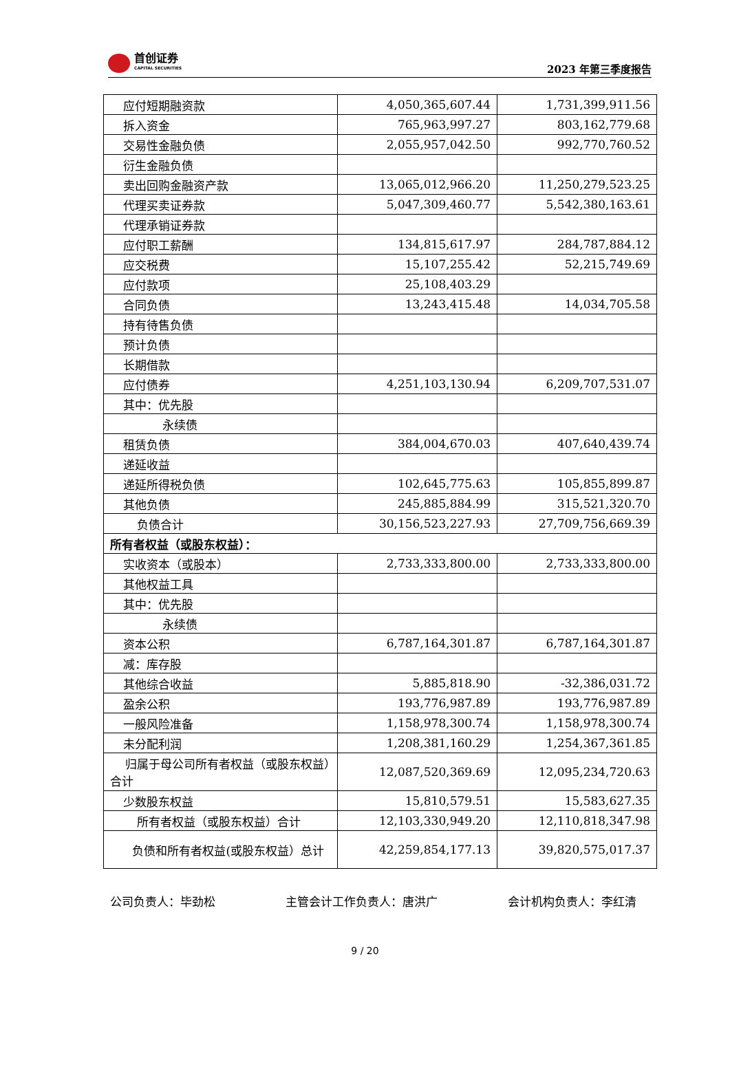首创证券
CAPITAL SECURITIES
2023 年第三季度报告
| 应付短期融资款 | 4,050,365,607.44 | 1,731,399,911.56 |
| 拆入资金 | 765,963,997.27 | 803,162,779.68 |
| 交易性金融负债 | 2,055,957,042.50 | 992,770,760.52 |
| 衍生金融负债 | | |
| 卖出回购金融资产款 | 13,065,012,966.20 | 11,250,279,523.25 |
| 代理买卖证券款 | 5,047,309,460.77 | 5,542,380,163.61 |
| 代理承销证券款 | | |
| 应付职工薪酬 | 134,815,617.97 | 284,787,884.12 |
| 应交税费 | 15,107,255.42 | 52,215,749.69 |
| 应付款项 | 25,108,403.29 | |
| 合同负债 | 13,243,415.48 | 14,034,705.58 |
| 持有待售负债 | | |
| 预计负债 | | |
| 长期借款 | | |
| 应付债券 | 4,251,103,130.94 | 6,209,707,531.07 |
| 其中：优先股 | | |
| 永续债 | | |
| 租赁负债 | 384,004,670.03 | 407,640,439.74 |
| 递延收益 | | |
| 递延所得税负债 | 102,645,775.63 | 105,855,899.87 |
| 其他负债 | 245,885,884.99 | 315,521,320.70 |
| 负债合计 | 30,156,523,227.93 | 27,709,756,669.39 |
| 所有者权益（或股东权益）： | | |
| 实收资本（或股本） | 2,733,333,800.00 | 2,733,333,800.00 |
| 其他权益工具 | | |
| 其中：优先股 | | |
| 永续债 | | |
| 资本公积 | 6,787,164,301.87 | 6,787,164,301.87 |
| 减：库存股 | | |
| 其他综合收益 | 5,885,818.90 | -32,386,031.72 |
| 盈余公积 | 193,776,987.89 | 193,776,987.89 |
| 一般风险准备 | 1,158,978,300.74 | 1,158,978,300.74 |
| 未分配利润 | 1,208,381,160.29 | 1,254,367,361.85 |
| 归属于母公司所有者权益（或股东权益）合计 | 12,087,520,369.69 | 12,095,234,720.63 |
| 少数股东权益 | 15,810,579.51 | 15,583,627.35 |
| 所有者权益（或股东权益）合计 | 12,103,330,949.20 | 12,110,818,347.98 |
| 负债和所有者权益(或股东权益）总计 | 42,259,854,177.13 | 39,820,575,017.37 |
公司负责人：毕劲松 主管会计工作负责人：唐洪广 会计机构负责人：李红清
9 / 20